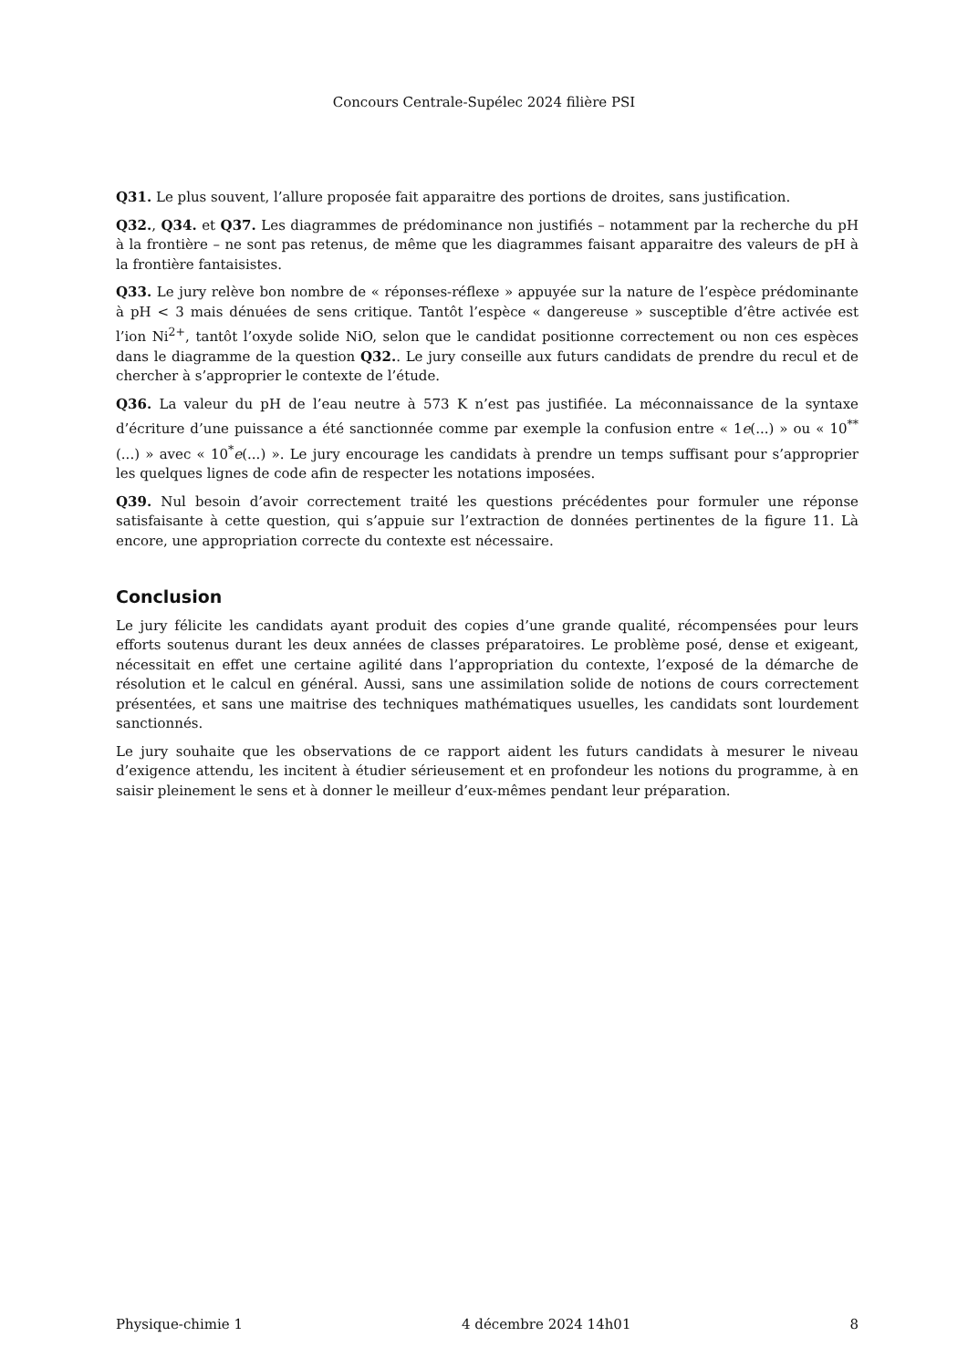Concours Centrale-Supélec 2024 filière PSI
Q31. Le plus souvent, l’allure proposée fait apparaitre des portions de droites, sans justification.
Q32., Q34. et Q37. Les diagrammes de prédominance non justifiés – notamment par la recherche du pH à la frontière – ne sont pas retenus, de même que les diagrammes faisant apparaitre des valeurs de pH à la frontière fantaisistes.
Q33. Le jury relève bon nombre de « réponses-réflexe » appuyée sur la nature de l’espèce prédominante à pH < 3 mais dénuées de sens critique. Tantôt l’espèce « dangereuse » susceptible d’être activée est l’ion Ni<sup>2+</sup>, tantôt l’oxyde solide NiO, selon que le candidat positionne correctement ou non ces espèces dans le diagramme de la question Q32.. Le jury conseille aux futurs candidats de prendre du recul et de chercher à s’approprier le contexte de l’étude.
Q36. La valeur du pH de l’eau neutre à 573 K n’est pas justifiée. La méconnaissance de la syntaxe d’écriture d’une puissance a été sanctionnée comme par exemple la confusion entre « 1e(...) » ou « 10<sup>**</sup>(...) » avec « 10<sup>*</sup>e(...) ». Le jury encourage les candidats à prendre un temps suffisant pour s’approprier les quelques lignes de code afin de respecter les notations imposées.
Q39. Nul besoin d’avoir correctement traité les questions précédentes pour formuler une réponse satisfaisante à cette question, qui s’appuie sur l’extraction de données pertinentes de la figure 11. Là encore, une appropriation correcte du contexte est nécessaire.
Conclusion
Le jury félicite les candidats ayant produit des copies d’une grande qualité, récompensées pour leurs efforts soutenus durant les deux années de classes préparatoires. Le problème posé, dense et exigeant, nécessitait en effet une certaine agilité dans l’appropriation du contexte, l’exposé de la démarche de résolution et le calcul en général. Aussi, sans une assimilation solide de notions de cours correctement présentées, et sans une maitrise des techniques mathématiques usuelles, les candidats sont lourdement sanctionnés.
Le jury souhaite que les observations de ce rapport aident les futurs candidats à mesurer le niveau d’exigence attendu, les incitent à étudier sérieusement et en profondeur les notions du programme, à en saisir pleinement le sens et à donner le meilleur d’eux-mêmes pendant leur préparation.
Physique-chimie 1 4 décembre 2024 14h01 8